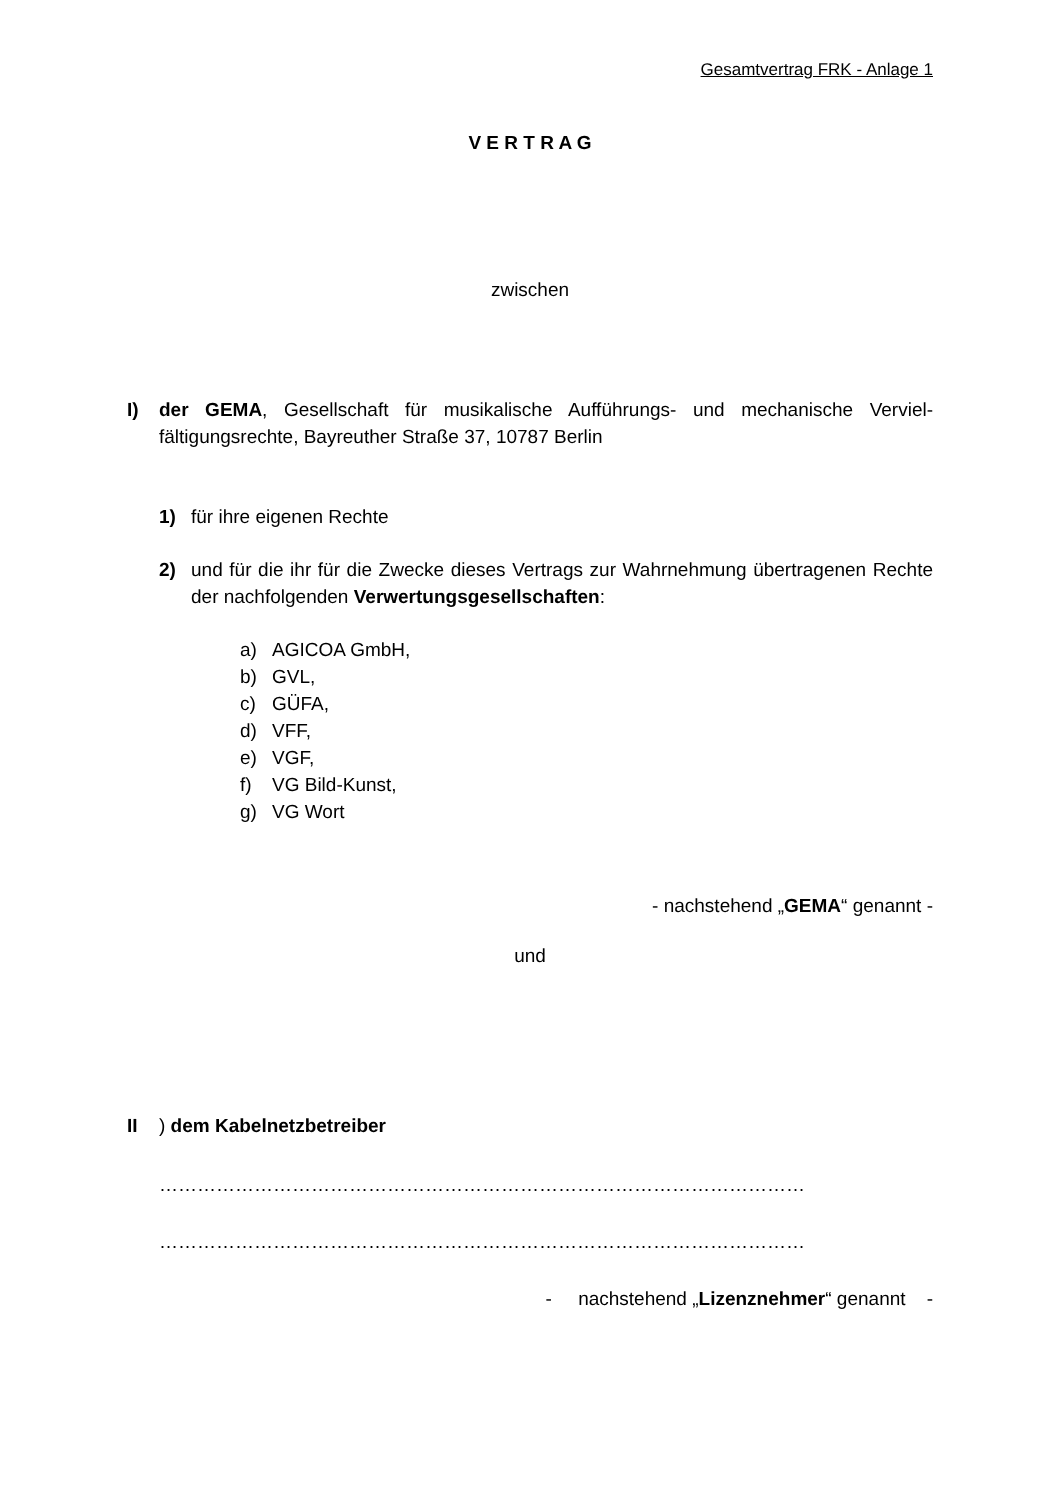Gesamtvertrag FRK - Anlage 1
V E R T R A G
zwischen
I) der GEMA, Gesellschaft für musikalische Aufführungs- und mechanische Verviel­fältigungsrechte, Bayreuther Straße 37, 10787 Berlin
1) für ihre eigenen Rechte
2) und für die ihr für die Zwecke dieses Vertrags zur Wahrnehmung übertragenen Rechte der nachfolgenden Verwertungsgesellschaften:
a) AGICOA GmbH,
b) GVL,
c) GÜFA,
d) VFF,
e) VGF,
f) VG Bild-Kunst,
g) VG Wort
- nachstehend „GEMA“ genannt -
und
II ) dem Kabelnetzbetreiber
…………………………………………………………………………………………
…………………………………………………………………………………………
- nachstehend „Lizenznehmer“ genannt -